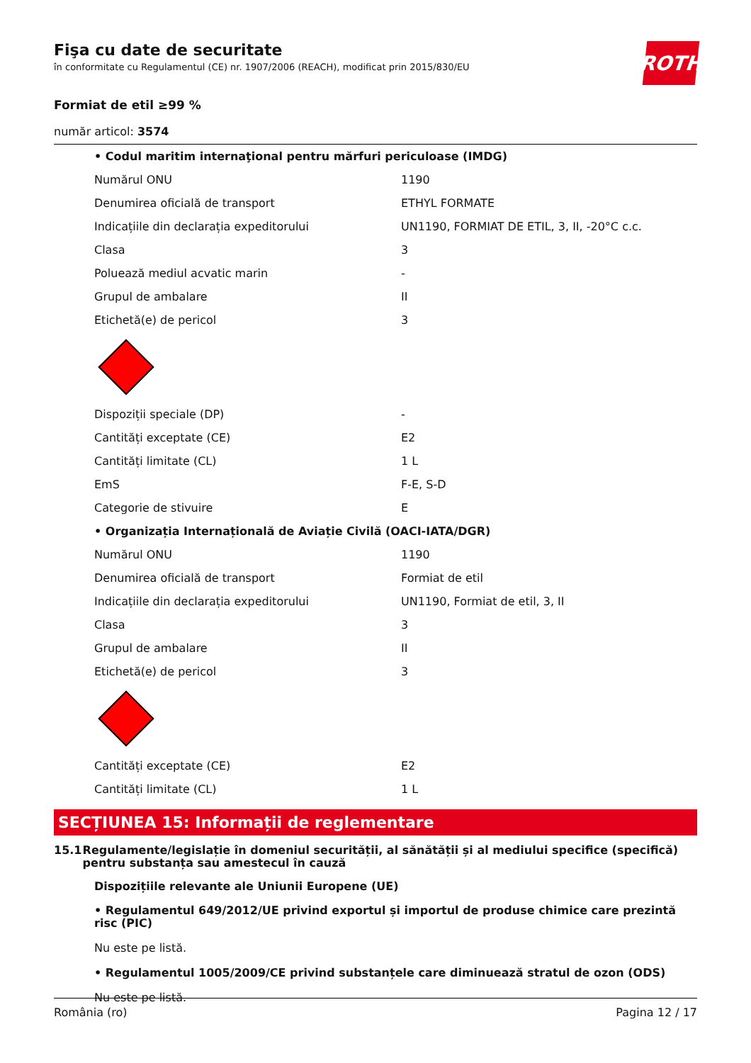ROTH
Fişa cu date de securitate
în conformitate cu Regulamentul (CE) nr. 1907/2006 (REACH), modificat prin 2015/830/EU
Formiat de etil ≥99 %
număr articol: 3574
| • Codul maritim internaţional pentru mărfuri periculoase (IMDG) | |
| Numărul ONU | 1190 |
| Denumirea oficială de transport | ETHYL FORMATE |
| Indicațiile din declarația expeditorului | UN1190, FORMIAT DE ETIL, 3, II, -20°C c.c. |
| Clasa | 3 |
| Poluează mediul acvatic marin | - |
| Grupul de ambalare | II |
| Etichetă(e) de pericol | 3 |
| Dispoziții speciale (DP) | - |
| Cantități exceptate (CE) | E2 |
| Cantități limitate (CL) | 1 L |
| EmS | F-E, S-D |
| Categorie de stivuire | E |
| • Organizația Internațională de Aviație Civilă (OACI-IATA/DGR) | |
| Numărul ONU | 1190 |
| Denumirea oficială de transport | Formiat de etil |
| Indicațiile din declarația expeditorului | UN1190, Formiat de etil, 3, II |
| Clasa | 3 |
| Grupul de ambalare | II |
| Etichetă(e) de pericol | 3 |
| Cantități exceptate (CE) | E2 |
| Cantități limitate (CL) | 1 L |
SECȚIUNEA 15: Informații de reglementare
15.1 Regulamente/legislație în domeniul securității, al sănătății și al mediului specifice (specifică) pentru substanța sau amestecul în cauză
Dispozițiile relevante ale Uniunii Europene (UE)
• Regulamentul 649/2012/UE privind exportul și importul de produse chimice care prezintă risc (PIC)
Nu este pe listă.
• Regulamentul 1005/2009/CE privind substanțele care diminuează stratul de ozon (ODS)
Nu este pe listă.
România (ro) Pagina 12 / 17